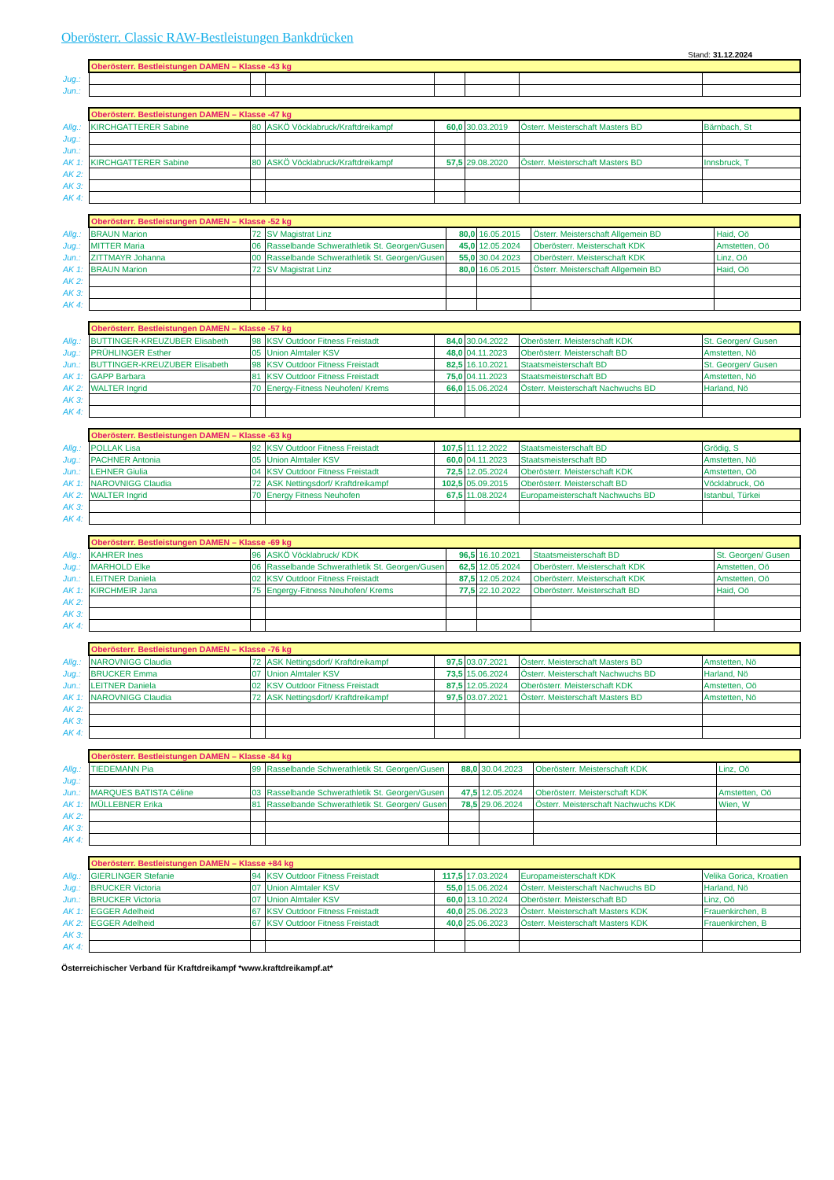Oberösterr. Classic RAW-Bestleistungen Bankdrücken
Stand: 31.12.2024
| | Oberösterr. Bestleistungen DAMEN – Klasse -43 kg | | | | | | |
| Jug.: | | | | | | | |
| Jun.: | | | | | | | |
| | Oberösterr. Bestleistungen DAMEN – Klasse -47 kg | | | | | | |
| Allg.: | KIRCHGATTERER Sabine | 80 | ASKÖ Vöcklabruck/Kraftdreikampf | 60,0 | 30.03.2019 | Österr. Meisterschaft Masters BD | Bärnbach, St |
| Jug.: | | | | | | | |
| Jun.: | | | | | | | |
| AK 1: | KIRCHGATTERER Sabine | 80 | ASKÖ Vöcklabruck/Kraftdreikampf | 57,5 | 29.08.2020 | Österr. Meisterschaft Masters BD | Innsbruck, T |
| AK 2: | | | | | | | |
| AK 3: | | | | | | | |
| AK 4: | | | | | | | |
| | Oberösterr. Bestleistungen DAMEN – Klasse -52 kg | | | | | | |
| Allg.: | BRAUN Marion | 72 | SV Magistrat Linz | 80,0 | 16.05.2015 | Österr. Meisterschaft Allgemein BD | Haid, Oö |
| Jug.: | MITTER Maria | 06 | Rasselbande Schwerathletik St. Georgen/Gusen | 45,0 | 12.05.2024 | Oberösterr. Meisterschaft KDK | Amstetten, Oö |
| Jun.: | ZITTMAYR Johanna | 00 | Rasselbande Schwerathletik St. Georgen/Gusen | 55,0 | 30.04.2023 | Oberösterr. Meisterschaft KDK | Linz, Oö |
| AK 1: | BRAUN Marion | 72 | SV Magistrat Linz | 80,0 | 16.05.2015 | Österr. Meisterschaft Allgemein BD | Haid, Oö |
| AK 2: | | | | | | | |
| AK 3: | | | | | | | |
| AK 4: | | | | | | | |
| | Oberösterr. Bestleistungen DAMEN – Klasse -57 kg | | | | | | |
| Allg.: | BUTTINGER-KREUZUBER Elisabeth | 98 | KSV Outdoor Fitness Freistadt | 84,0 | 30.04.2022 | Oberösterr. Meisterschaft KDK | St. Georgen/ Gusen |
| Jug.: | PRÜHLINGER Esther | 05 | Union Almtaler KSV | 48,0 | 04.11.2023 | Oberösterr. Meisterschaft BD | Amstetten, Nö |
| Jun.: | BUTTINGER-KREUZUBER Elisabeth | 98 | KSV Outdoor Fitness Freistadt | 82,5 | 16.10.2021 | Staatsmeisterschaft BD | St. Georgen/ Gusen |
| AK 1: | GAPP Barbara | 81 | KSV Outdoor Fitness Freistadt | 75,0 | 04.11.2023 | Staatsmeisterschaft BD | Amstetten, Nö |
| AK 2: | WALTER Ingrid | 70 | Energy-Fitness Neuhofen/ Krems | 66,0 | 15.06.2024 | Österr. Meisterschaft Nachwuchs BD | Harland, Nö |
| AK 3: | | | | | | | |
| AK 4: | | | | | | | |
| | Oberösterr. Bestleistungen DAMEN – Klasse -63 kg | | | | | | |
| Allg.: | POLLAK Lisa | 92 | KSV Outdoor Fitness Freistadt | 107,5 | 11.12.2022 | Staatsmeisterschaft BD | Grödig, S |
| Jug.: | PACHNER Antonia | 05 | Union Almtaler KSV | 60,0 | 04.11.2023 | Staatsmeisterschaft BD | Amstetten, Nö |
| Jun.: | LEHNER Giulia | 04 | KSV Outdoor Fitness Freistadt | 72,5 | 12.05.2024 | Oberösterr. Meisterschaft KDK | Amstetten, Oö |
| AK 1: | NAROVNIGG Claudia | 72 | ASK Nettingsdorf/ Kraftdreikampf | 102,5 | 05.09.2015 | Oberösterr. Meisterschaft BD | Vöcklabruck, Oö |
| AK 2: | WALTER Ingrid | 70 | Energy Fitness Neuhofen | 67,5 | 11.08.2024 | Europameisterschaft Nachwuchs BD | Istanbul, Türkei |
| AK 3: | | | | | | | |
| AK 4: | | | | | | | |
| | Oberösterr. Bestleistungen DAMEN – Klasse -69 kg | | | | | | |
| Allg.: | KAHRER Ines | 96 | ASKÖ Vöcklabruck/ KDK | 96,5 | 16.10.2021 | Staatsmeisterschaft BD | St. Georgen/ Gusen |
| Jug.: | MARHOLD Elke | 06 | Rasselbande Schwerathletik St. Georgen/Gusen | 62,5 | 12.05.2024 | Oberösterr. Meisterschaft KDK | Amstetten, Oö |
| Jun.: | LEITNER Daniela | 02 | KSV Outdoor Fitness Freistadt | 87,5 | 12.05.2024 | Oberösterr. Meisterschaft KDK | Amstetten, Oö |
| AK 1: | KIRCHMEIR Jana | 75 | Engergy-Fitness Neuhofen/ Krems | 77,5 | 22.10.2022 | Oberösterr. Meisterschaft BD | Haid, Oö |
| AK 2: | | | | | | | |
| AK 3: | | | | | | | |
| AK 4: | | | | | | | |
| | Oberösterr. Bestleistungen DAMEN – Klasse -76 kg | | | | | | |
| Allg.: | NAROVNIGG Claudia | 72 | ASK Nettingsdorf/ Kraftdreikampf | 97,5 | 03.07.2021 | Österr. Meisterschaft Masters BD | Amstetten, Nö |
| Jug.: | BRUCKER Emma | 07 | Union Almtaler KSV | 73,5 | 15.06.2024 | Österr. Meisterschaft Nachwuchs BD | Harland, Nö |
| Jun.: | LEITNER Daniela | 02 | KSV Outdoor Fitness Freistadt | 87,5 | 12.05.2024 | Oberösterr. Meisterschaft KDK | Amstetten, Oö |
| AK 1: | NAROVNIGG Claudia | 72 | ASK Nettingsdorf/ Kraftdreikampf | 97,5 | 03.07.2021 | Österr. Meisterschaft Masters BD | Amstetten, Nö |
| AK 2: | | | | | | | |
| AK 3: | | | | | | | |
| AK 4: | | | | | | | |
| | Oberösterr. Bestleistungen DAMEN – Klasse -84 kg | | | | | | |
| Allg.: | TIEDEMANN Pia | 99 | Rasselbande Schwerathletik St. Georgen/Gusen | 88,0 | 30.04.2023 | Oberösterr. Meisterschaft KDK | Linz, Oö |
| Jug.: | | | | | | | |
| Jun.: | MARQUES BATISTA Céline | 03 | Rasselbande Schwerathletik St. Georgen/Gusen | 47,5 | 12.05.2024 | Oberösterr. Meisterschaft KDK | Amstetten, Oö |
| AK 1: | MÜLLEBNER Erika | 81 | Rasselbande Schwerathletik St. Georgen/ Gusen | 78,5 | 29.06.2024 | Österr. Meisterschaft Nachwuchs KDK | Wien, W |
| AK 2: | | | | | | | |
| AK 3: | | | | | | | |
| AK 4: | | | | | | | |
| | Oberösterr. Bestleistungen DAMEN – Klasse +84 kg | | | | | | |
| Allg.: | GIERLINGER Stefanie | 94 | KSV Outdoor Fitness Freistadt | 117,5 | 17.03.2024 | Europameisterschaft KDK | Velika Gorica, Kroatien |
| Jug.: | BRUCKER Victoria | 07 | Union Almtaler KSV | 55,0 | 15.06.2024 | Österr. Meisterschaft Nachwuchs BD | Harland, Nö |
| Jun.: | BRUCKER Victoria | 07 | Union Almtaler KSV | 60,0 | 13.10.2024 | Oberösterr. Meisterschaft BD | Linz, Oö |
| AK 1: | EGGER Adelheid | 67 | KSV Outdoor Fitness Freistadt | 40,0 | 25.06.2023 | Österr. Meisterschaft Masters KDK | Frauenkirchen, B |
| AK 2: | EGGER Adelheid | 67 | KSV Outdoor Fitness Freistadt | 40,0 | 25.06.2023 | Österr. Meisterschaft Masters KDK | Frauenkirchen, B |
| AK 3: | | | | | | | |
| AK 4: | | | | | | | |
Österreichischer Verband für Kraftdreikampf *www.kraftdreikampf.at*